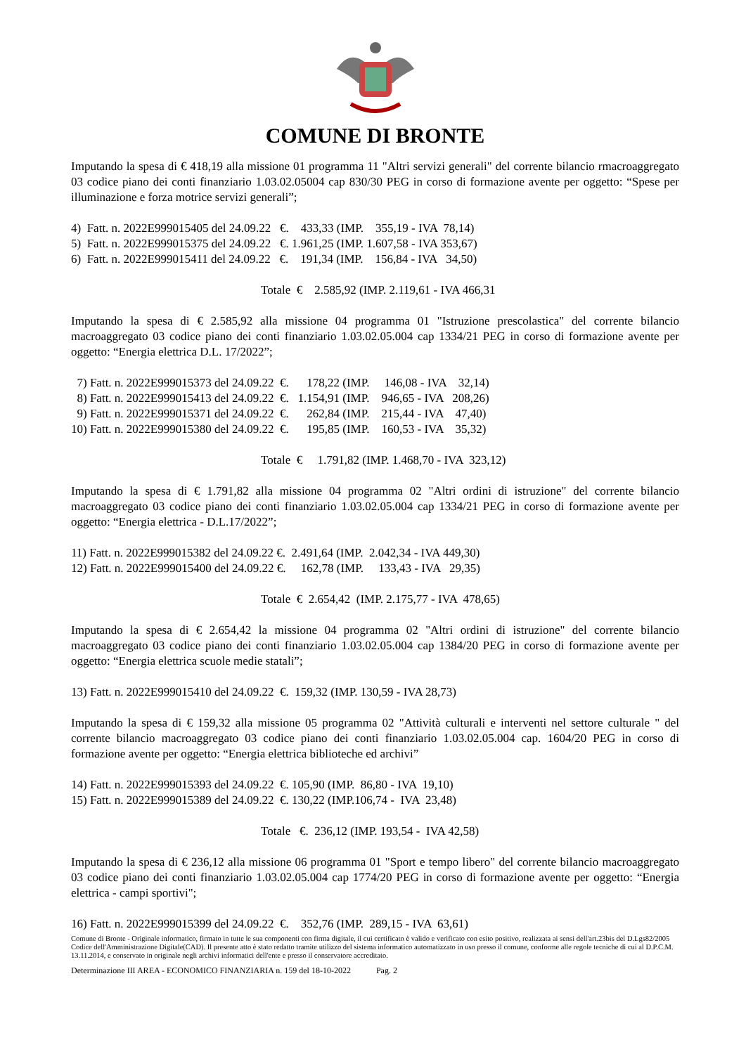COMUNE DI BRONTE
Imputando la spesa di € 418,19 alla missione 01 programma 11 "Altri servizi generali" del corrente bilancio rmacroaggregato 03 codice piano dei conti finanziario 1.03.02.05004 cap 830/30 PEG in corso di formazione avente per oggetto: “Spese per illuminazione e forza motrice servizi generali”;
4)  Fatt. n. 2022E999015405 del 24.09.22   €.    433,33 (IMP.    355,19 - IVA  78,14)
5)  Fatt. n. 2022E999015375 del 24.09.22   €. 1.961,25 (IMP. 1.607,58 - IVA 353,67)
6)  Fatt. n. 2022E999015411 del 24.09.22   €.    191,34 (IMP.    156,84 - IVA   34,50)
Totale  €    2.585,92 (IMP. 2.119,61 - IVA 466,31
Imputando la spesa di € 2.585,92 alla missione 04 programma 01 "Istruzione prescolastica" del corrente bilancio macroaggregato 03 codice piano dei conti finanziario 1.03.02.05.004 cap 1334/21 PEG in corso di formazione avente per oggetto: “Energia elettrica D.L. 17/2022”;
  7) Fatt. n. 2022E999015373 del 24.09.22  €.      178,22 (IMP.     146,08 - IVA    32,14)
  8) Fatt. n. 2022E999015413 del 24.09.22  €.   1.154,91 (IMP.    946,65 - IVA   208,26)
  9) Fatt. n. 2022E999015371 del 24.09.22  €.      262,84 (IMP.    215,44 - IVA    47,40)
10) Fatt. n. 2022E999015380 del 24.09.22  €.      195,85 (IMP.    160,53 - IVA    35,32)
Totale  €     1.791,82 (IMP. 1.468,70 - IVA  323,12)
Imputando la spesa di € 1.791,82 alla missione 04 programma 02 "Altri ordini di istruzione" del corrente bilancio macroaggregato 03 codice piano dei conti finanziario 1.03.02.05.004 cap 1334/21 PEG in corso di formazione avente per oggetto: “Energia elettrica - D.L.17/2022”;
11) Fatt. n. 2022E999015382 del 24.09.22 €.  2.491,64 (IMP.  2.042,34 - IVA 449,30)
12) Fatt. n. 2022E999015400 del 24.09.22 €.     162,78 (IMP.     133,43 - IVA   29,35)
Totale  €  2.654,42  (IMP. 2.175,77 - IVA  478,65)
Imputando la spesa di € 2.654,42 la missione 04 programma 02 "Altri ordini di istruzione" del corrente bilancio macroaggregato 03 codice piano dei conti finanziario 1.03.02.05.004 cap 1384/20 PEG in corso di formazione avente per oggetto: “Energia elettrica scuole medie statali”;
13) Fatt. n. 2022E999015410 del 24.09.22  €.  159,32 (IMP. 130,59 - IVA 28,73)
Imputando la spesa di € 159,32 alla missione 05 programma 02 "Attività culturali e interventi nel settore culturale " del corrente bilancio macroaggregato 03 codice piano dei conti finanziario 1.03.02.05.004 cap. 1604/20 PEG in corso di formazione avente per oggetto: “Energia elettrica biblioteche ed archivi”
14) Fatt. n. 2022E999015393 del 24.09.22  €. 105,90 (IMP.  86,80 - IVA  19,10)
15) Fatt. n. 2022E999015389 del 24.09.22  €. 130,22 (IMP.106,74 -  IVA  23,48)
Totale   €.  236,12 (IMP. 193,54 -  IVA 42,58)
Imputando la spesa di € 236,12 alla missione 06 programma 01 "Sport e tempo libero" del corrente bilancio macroaggregato 03 codice piano dei conti finanziario 1.03.02.05.004 cap 1774/20 PEG in corso di formazione avente per oggetto: “Energia elettrica - campi sportivi";
16) Fatt. n. 2022E999015399 del 24.09.22  €.    352,76 (IMP.  289,15 - IVA  63,61)
Comune di Bronte - Originale informatico, firmato in tutte le sua componenti con firma digitale, il cui certificato è valido e verificato con esito positivo, realizzata ai sensi dell'art.23bis del D.Lgs82/2005 Codice dell'Amministrazione Digitale(CAD). Il presente atto è stato redatto tramite utilizzo del sistema informatico automatizzato in uso presso il comune, conforme alle regole tecniche di cui al D.P.C.M. 13.11.2014, e conservato in originale negli archivi informatici dell'ente e presso il conservatore accreditato.
Determinazione III AREA - ECONOMICO FINANZIARIA n. 159 del 18-10-2022 Pag. 2